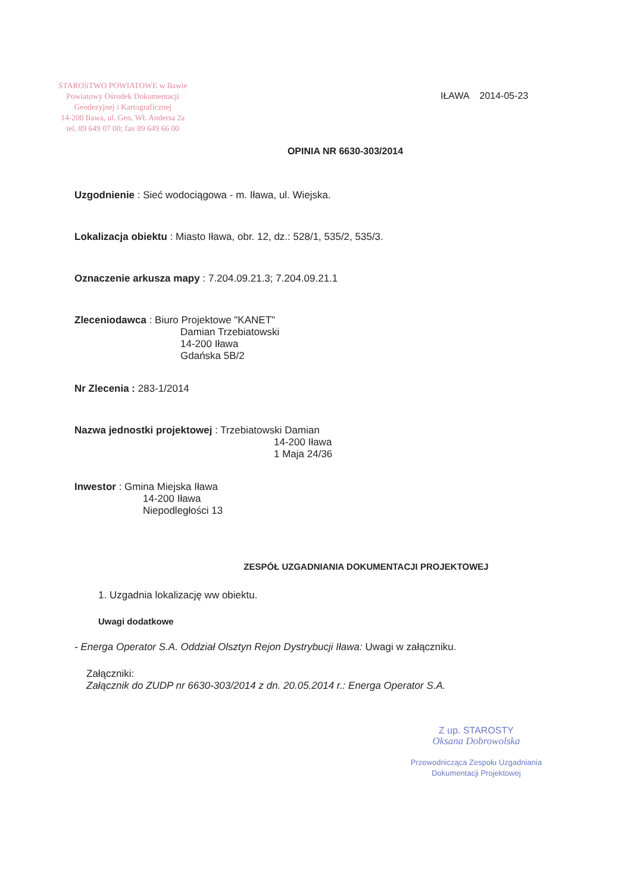STAROSTWO POWIATOWE w Iławie
Powiatowy Ośrodek Dokumentacji
Geodezyjnej i Kartograficznej
14-200 Iława, ul. Gen. Wł. Andersa 2a
tel. 89 649 07 00; fax 89 649 66 00
IŁAWA 2014-05-23
OPINIA NR 6630-303/2014
Uzgodnienie : Sieć wodociągowa - m. Iława, ul. Wiejska.
Lokalizacja obiektu : Miasto Iława, obr. 12, dz.: 528/1, 535/2, 535/3.
Oznaczenie arkusza mapy : 7.204.09.21.3; 7.204.09.21.1
Zleceniodawca : Biuro Projektowe "KANET"
Damian Trzebiatowski
14-200 Iława
Gdańska 5B/2
Nr Zlecenia : 283-1/2014
Nazwa jednostki projektowej : Trzebiatowski Damian
14-200 Iława
1 Maja 24/36
Inwestor : Gmina Miejska Iława
14-200 Iława
Niepodległości 13
ZESPÓŁ UZGADNIANIA DOKUMENTACJI PROJEKTOWEJ
1. Uzgadnia lokalizację ww obiektu.
Uwagi dodatkowe
- Energa Operator S.A. Oddział Olsztyn Rejon Dystrybucji Iława: Uwagi w załączniku.
Załączniki:
Załącznik do ZUDP nr 6630-303/2014 z dn. 20.05.2014 r.: Energa Operator S.A.
Z up. STAROSTY
Oksana Dobrowolska
Przewodnicząca Zespołu Uzgadniania
Dokumentacji Projektowej